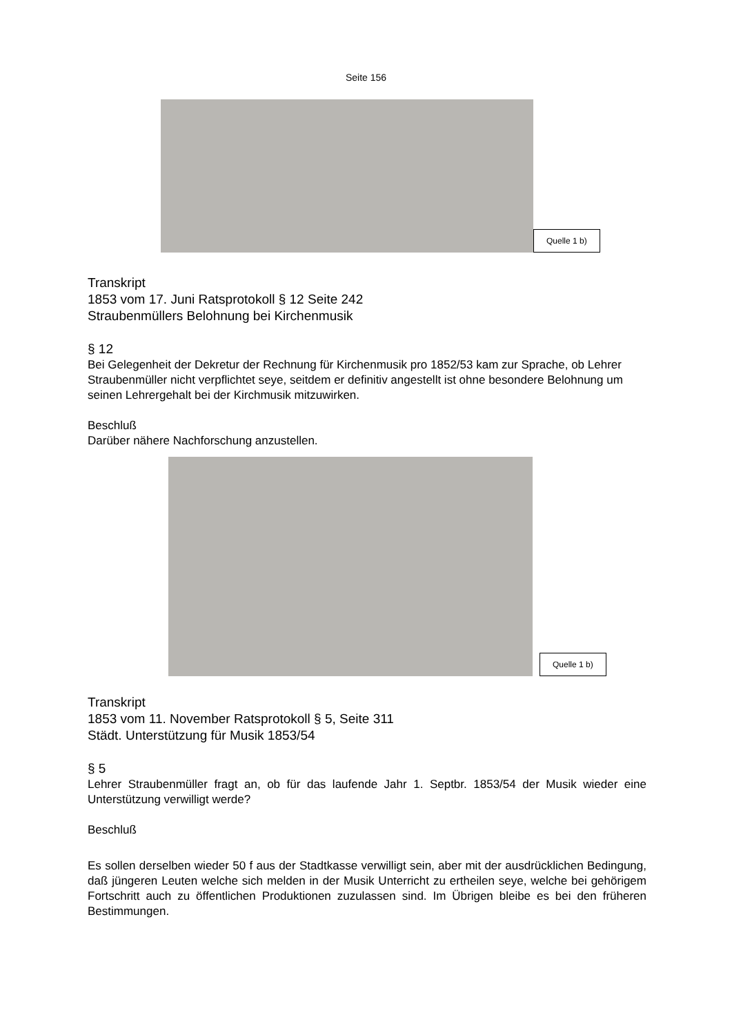Seite 156
Quelle 1 b)
Transkript
1853 vom 17. Juni Ratsprotokoll § 12 Seite 242
Straubenmüllers Belohnung bei Kirchenmusik
§ 12
Bei Gelegenheit der Dekretur der Rechnung für Kirchenmusik pro 1852/53 kam zur Sprache, ob Lehrer Straubenmüller nicht verpflichtet seye, seitdem er definitiv angestellt ist ohne besondere Belohnung um seinen Lehrergehalt bei der Kirchmusik mitzuwirken.
Beschluß
Darüber nähere Nachforschung anzustellen.
Quelle 1 b)
Transkript
1853 vom 11. November Ratsprotokoll § 5, Seite 311
Städt. Unterstützung für Musik 1853/54
§ 5
Lehrer Straubenmüller fragt an, ob für das laufende Jahr 1. Septbr. 1853/54 der Musik wieder eine Unterstützung verwilligt werde?
Beschluß
Es sollen derselben wieder 50 f aus der Stadtkasse verwilligt sein, aber mit der ausdrücklichen Bedingung, daß jüngeren Leuten welche sich melden in der Musik Unterricht zu ertheilen seye, welche bei gehörigem Fortschritt auch zu öffentlichen Produktionen zuzulassen sind. Im Übrigen bleibe es bei den früheren Bestimmungen.